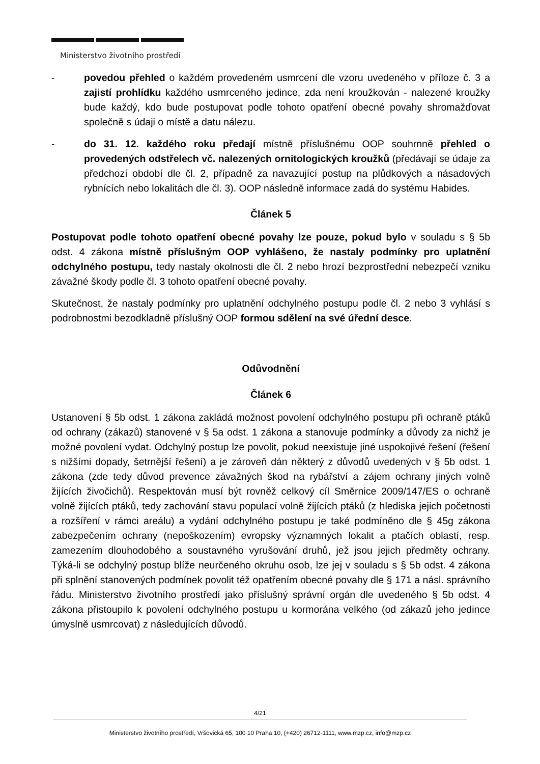Ministerstvo životního prostředí
- povedou přehled o každém provedeném usmrcení dle vzoru uvedeného v příloze č. 3 a zajistí prohlídku každého usmrceného jedince, zda není kroužkován - nalezené kroužky bude každý, kdo bude postupovat podle tohoto opatření obecné povahy shromažďovat společně s údaji o místě a datu nálezu.
- do 31. 12. každého roku předají místně příslušnému OOP souhrnně přehled o provedených odstřelech vč. nalezených ornitologických kroužků (předávají se údaje za předchozí období dle čl. 2, případně za navazující postup na plůdkových a násadových rybnících nebo lokalitách dle čl. 3). OOP následně informace zadá do systému Habides.
Článek 5
Postupovat podle tohoto opatření obecné povahy lze pouze, pokud bylo v souladu s § 5b odst. 4 zákona místně příslušným OOP vyhlášeno, že nastaly podmínky pro uplatnění odchylného postupu, tedy nastaly okolnosti dle čl. 2 nebo hrozí bezprostřední nebezpečí vzniku závažné škody podle čl. 3 tohoto opatření obecné povahy.
Skutečnost, že nastaly podmínky pro uplatnění odchylného postupu podle čl. 2 nebo 3 vyhlásí s podrobnostmi bezodkladně příslušný OOP formou sdělení na své úřední desce.
Odůvodnění
Článek 6
Ustanovení § 5b odst. 1 zákona zakládá možnost povolení odchylného postupu při ochraně ptáků od ochrany (zákazů) stanovené v § 5a odst. 1 zákona a stanovuje podmínky a důvody za nichž je možné povolení vydat. Odchylný postup lze povolit, pokud neexistuje jiné uspokojivé řešení (řešení s nižšími dopady, šetrnější řešení) a je zároveň dán některý z důvodů uvedených v § 5b odst. 1 zákona (zde tedy důvod prevence závažných škod na rybářství a zájem ochrany jiných volně žijících živočichů). Respektován musí být rovněž celkový cíl Směrnice 2009/147/ES o ochraně volně žijících ptáků, tedy zachování stavu populací volně žijících ptáků (z hlediska jejich početnosti a rozšíření v rámci areálu) a vydání odchylného postupu je také podmíněno dle § 45g zákona zabezpečením ochrany (nepoškozením) evropsky významných lokalit a ptačích oblastí, resp. zamezením dlouhodobého a soustavného vyrušování druhů, jež jsou jejich předměty ochrany. Týká-li se odchylný postup blíže neurčeného okruhu osob, lze jej v souladu s § 5b odst. 4 zákona při splnění stanovených podmínek povolit též opatřením obecné povahy dle § 171 a násl. správního řádu. Ministerstvo životního prostředí jako příslušný správní orgán dle uvedeného § 5b odst. 4 zákona přistoupilo k povolení odchylného postupu u kormorána velkého (od zákazů jeho jedince úmyslně usmrcovat) z následujících důvodů.
4/21
Ministerstvo životního prostředí, Vršovická 65, 100 10 Praha 10, (+420) 26712-1111, www.mzp.cz, info@mzp.cz